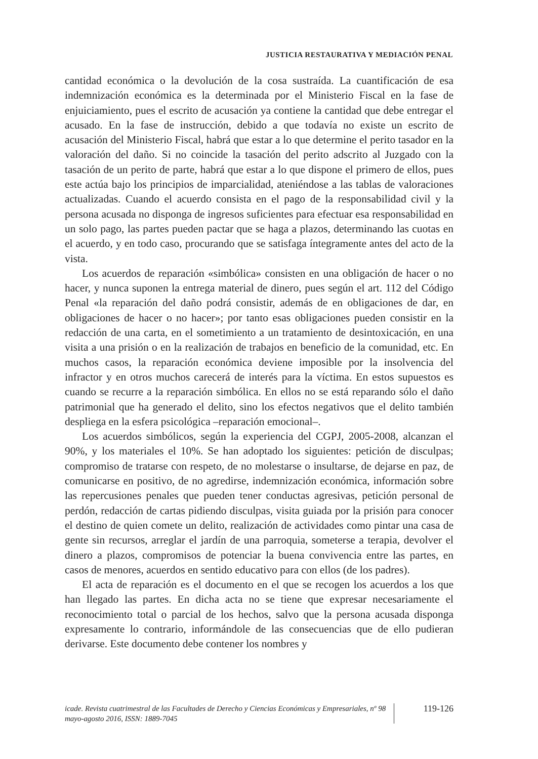JUSTICIA RESTAURATIVA Y MEDIACIÓN PENAL
cantidad económica o la devolución de la cosa sustraída. La cuantificación de esa indemnización económica es la determinada por el Ministerio Fiscal en la fase de enjuiciamiento, pues el escrito de acusación ya contiene la cantidad que debe entregar el acusado. En la fase de instrucción, debido a que todavía no existe un escrito de acusación del Ministerio Fiscal, habrá que estar a lo que determine el perito tasador en la valoración del daño. Si no coincide la tasación del perito adscrito al Juzgado con la tasación de un perito de parte, habrá que estar a lo que dispone el primero de ellos, pues este actúa bajo los principios de imparcialidad, ateniéndose a las tablas de valoraciones actualizadas. Cuando el acuerdo consista en el pago de la responsabilidad civil y la persona acusada no disponga de ingresos suficientes para efectuar esa responsabilidad en un solo pago, las partes pueden pactar que se haga a plazos, determinando las cuotas en el acuerdo, y en todo caso, procurando que se satisfaga íntegramente antes del acto de la vista.
Los acuerdos de reparación «simbólica» consisten en una obligación de hacer o no hacer, y nunca suponen la entrega material de dinero, pues según el art. 112 del Código Penal «la reparación del daño podrá consistir, además de en obligaciones de dar, en obligaciones de hacer o no hacer»; por tanto esas obligaciones pueden consistir en la redacción de una carta, en el sometimiento a un tratamiento de desintoxicación, en una visita a una prisión o en la realización de trabajos en beneficio de la comunidad, etc. En muchos casos, la reparación económica deviene imposible por la insolvencia del infractor y en otros muchos carecerá de interés para la víctima. En estos supuestos es cuando se recurre a la reparación simbólica. En ellos no se está reparando sólo el daño patrimonial que ha generado el delito, sino los efectos negativos que el delito también despliega en la esfera psicológica –reparación emocional–.
Los acuerdos simbólicos, según la experiencia del CGPJ, 2005-2008, alcanzan el 90%, y los materiales el 10%. Se han adoptado los siguientes: petición de disculpas; compromiso de tratarse con respeto, de no molestarse o insultarse, de dejarse en paz, de comunicarse en positivo, de no agredirse, indemnización económica, información sobre las repercusiones penales que pueden tener conductas agresivas, petición personal de perdón, redacción de cartas pidiendo disculpas, visita guiada por la prisión para conocer el destino de quien comete un delito, realización de actividades como pintar una casa de gente sin recursos, arreglar el jardín de una parroquia, someterse a terapia, devolver el dinero a plazos, compromisos de potenciar la buena convivencia entre las partes, en casos de menores, acuerdos en sentido educativo para con ellos (de los padres).
El acta de reparación es el documento en el que se recogen los acuerdos a los que han llegado las partes. En dicha acta no se tiene que expresar necesariamente el reconocimiento total o parcial de los hechos, salvo que la persona acusada disponga expresamente lo contrario, informándole de las consecuencias que de ello pudieran derivarse. Este documento debe contener los nombres y
icade. Revista cuatrimestral de las Facultades de Derecho y Ciencias Económicas y Empresariales, nº 98 mayo-agosto 2016, ISSN: 1889-7045
119-126